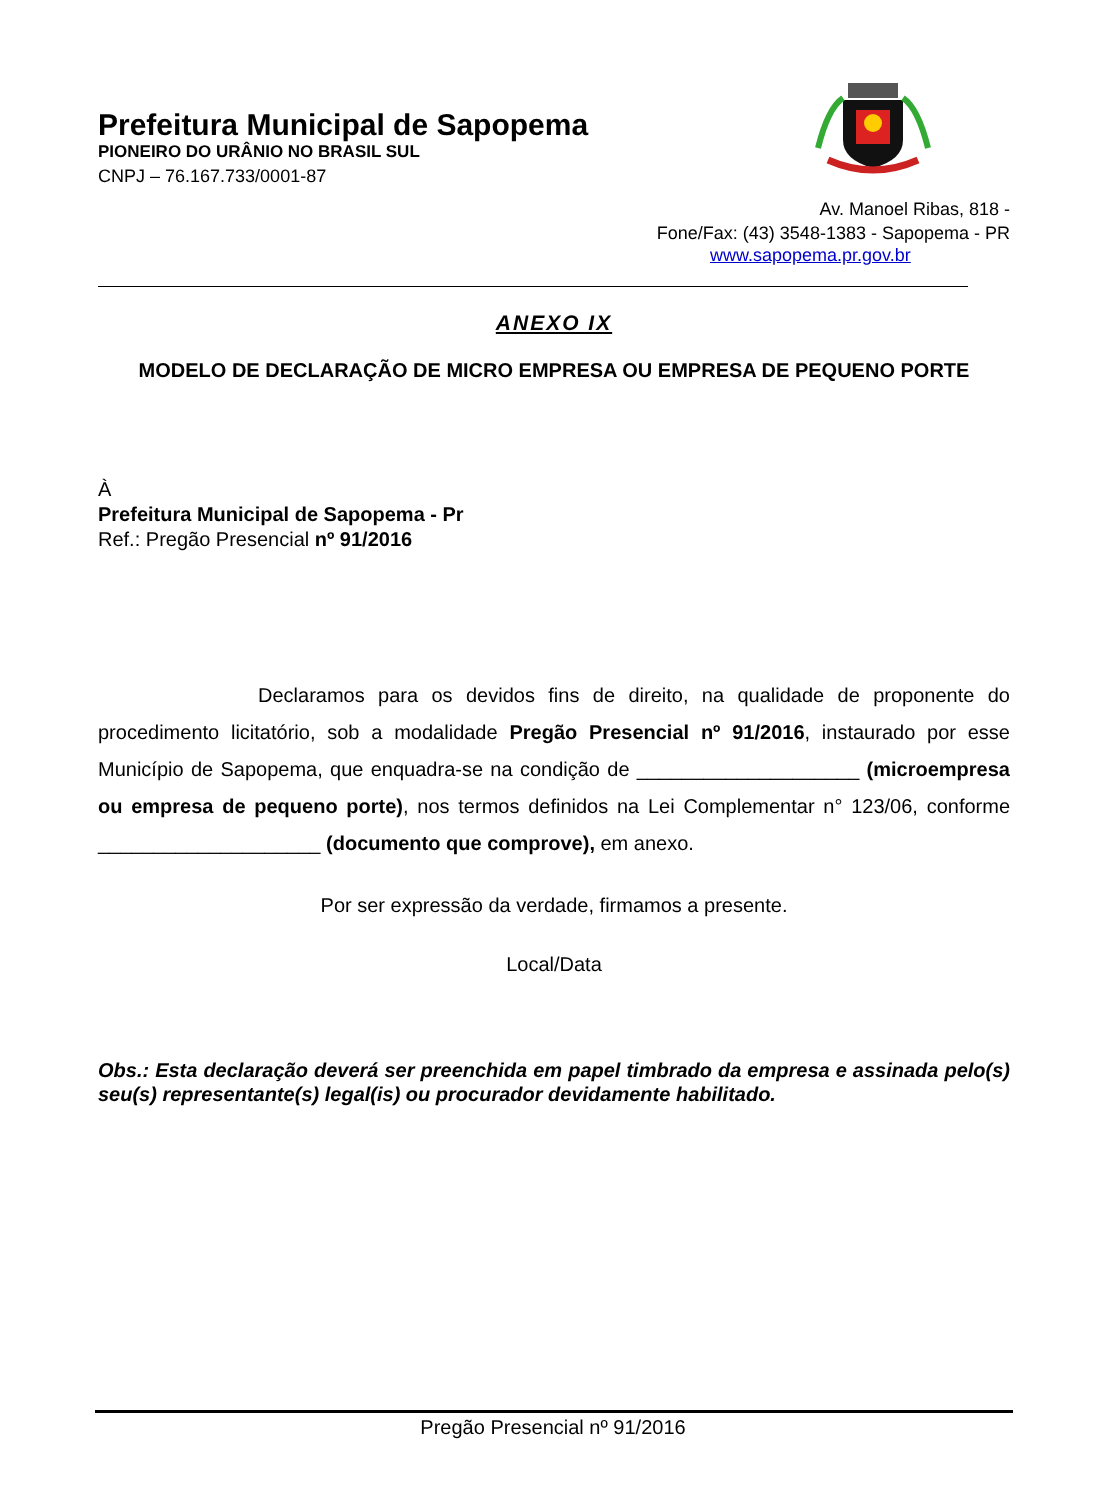Prefeitura Municipal de Sapopema
PIONEIRO DO URÂNIO NO BRASIL SUL
CNPJ – 76.167.733/0001-87
Av. Manoel Ribas, 818 -
Fone/Fax: (43) 3548-1383 - Sapopema - PR
www.sapopema.pr.gov.br
ANEXO IX
MODELO DE DECLARAÇÃO DE MICRO EMPRESA OU EMPRESA DE PEQUENO PORTE
À
Prefeitura Municipal de Sapopema - Pr
Ref.: Pregão Presencial nº 91/2016
Declaramos para os devidos fins de direito, na qualidade de proponente do procedimento licitatório, sob a modalidade Pregão Presencial nº 91/2016, instaurado por esse Município de Sapopema, que enquadra-se na condição de ____________________ (microempresa ou empresa de pequeno porte), nos termos definidos na Lei Complementar n° 123/06, conforme ____________________ (documento que comprove), em anexo.
Por ser expressão da verdade, firmamos a presente.
Local/Data
Obs.: Esta declaração deverá ser preenchida em papel timbrado da empresa e assinada pelo(s) seu(s) representante(s) legal(is) ou procurador devidamente habilitado.
Pregão Presencial nº 91/2016